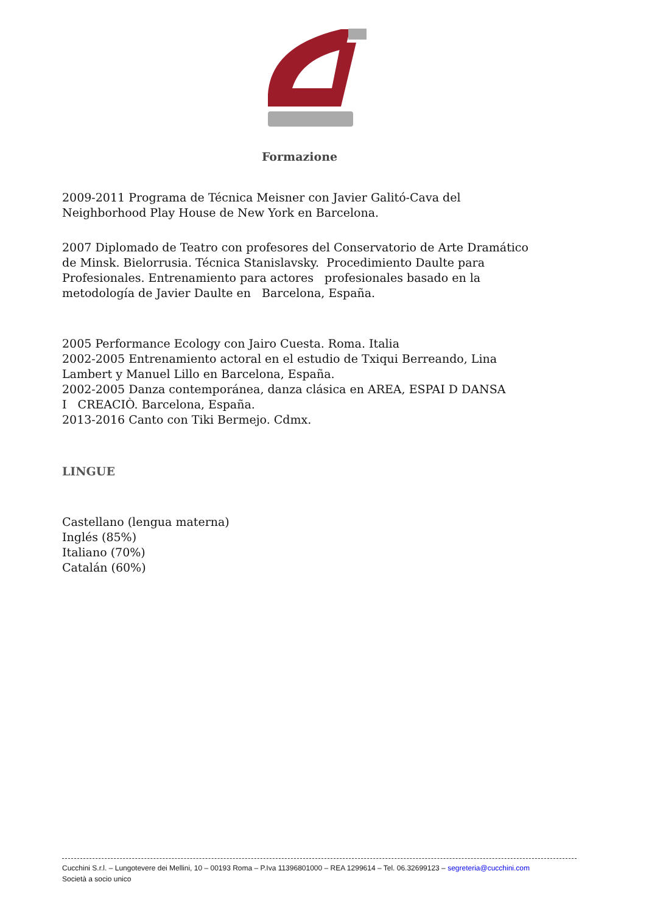Formazione
2009-2011 Programa de Técnica Meisner con Javier Galitó-Cava del Neighborhood Play House de New York en Barcelona.
2007 Diplomado de Teatro con profesores del Conservatorio de Arte Dramático de Minsk. Bielorrusia. Técnica Stanislavsky. Procedimiento Daulte para Profesionales. Entrenamiento para actores profesionales basado en la metodología de Javier Daulte en Barcelona, España.
2005 Performance Ecology con Jairo Cuesta. Roma. Italia
2002-2005 Entrenamiento actoral en el estudio de Txiqui Berreando, Lina Lambert y Manuel Lillo en Barcelona, España.
2002-2005 Danza contemporánea, danza clásica en AREA, ESPAI D DANSA
I CREACIÒ. Barcelona, España.
2013-2016 Canto con Tiki Bermejo. Cdmx.
LINGUE
Castellano (lengua materna)
Inglés (85%)
Italiano (70%)
Catalán (60%)
Cucchini S.r.l. – Lungotevere dei Mellini, 10 – 00193 Roma – P.Iva 11396801000 – REA 1299614 – Tel. 06.32699123 – segreteria@cucchini.com
Società a socio unico